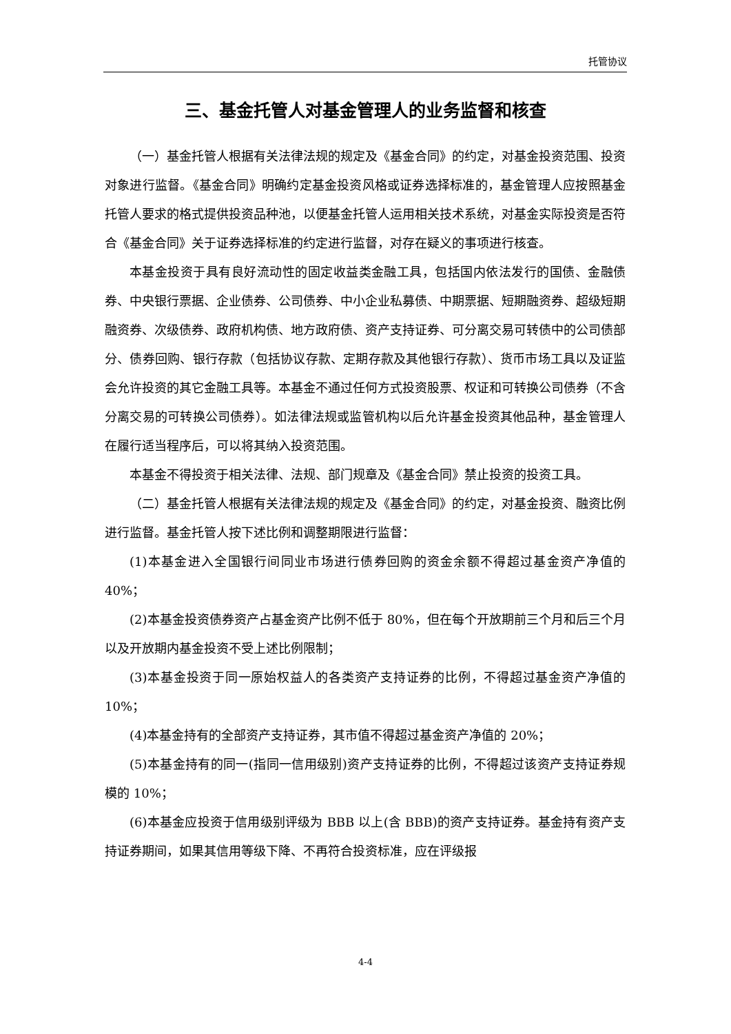托管协议
三、基金托管人对基金管理人的业务监督和核查
（一）基金托管人根据有关法律法规的规定及《基金合同》的约定，对基金投资范围、投资对象进行监督。《基金合同》明确约定基金投资风格或证券选择标准的，基金管理人应按照基金托管人要求的格式提供投资品种池，以便基金托管人运用相关技术系统，对基金实际投资是否符合《基金合同》关于证券选择标准的约定进行监督，对存在疑义的事项进行核查。
本基金投资于具有良好流动性的固定收益类金融工具，包括国内依法发行的国债、金融债券、中央银行票据、企业债券、公司债券、中小企业私募债、中期票据、短期融资券、超级短期融资券、次级债券、政府机构债、地方政府债、资产支持证券、可分离交易可转债中的公司债部分、债券回购、银行存款（包括协议存款、定期存款及其他银行存款）、货币市场工具以及证监会允许投资的其它金融工具等。本基金不通过任何方式投资股票、权证和可转换公司债券（不含分离交易的可转换公司债券）。如法律法规或监管机构以后允许基金投资其他品种，基金管理人在履行适当程序后，可以将其纳入投资范围。
本基金不得投资于相关法律、法规、部门规章及《基金合同》禁止投资的投资工具。
（二）基金托管人根据有关法律法规的规定及《基金合同》的约定，对基金投资、融资比例进行监督。基金托管人按下述比例和调整期限进行监督：
(1)本基金进入全国银行间同业市场进行债券回购的资金余额不得超过基金资产净值的 40%；
(2)本基金投资债券资产占基金资产比例不低于 80%，但在每个开放期前三个月和后三个月以及开放期内基金投资不受上述比例限制；
(3)本基金投资于同一原始权益人的各类资产支持证券的比例，不得超过基金资产净值的 10%；
(4)本基金持有的全部资产支持证券，其市值不得超过基金资产净值的 20%；
(5)本基金持有的同一(指同一信用级别)资产支持证券的比例，不得超过该资产支持证券规模的 10%；
(6)本基金应投资于信用级别评级为 BBB 以上(含 BBB)的资产支持证券。基金持有资产支持证券期间，如果其信用等级下降、不再符合投资标准，应在评级报
4-4